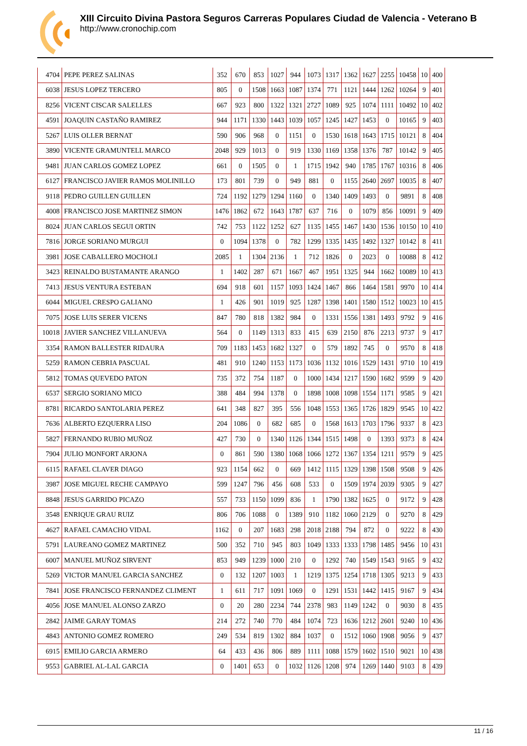XIII Circuito Divina Pastora Seguros Carreras Populares Ciudad de Valencia - Veterano B
http://www.cronochip.com
| 4704 | PEPE PEREZ SALINAS | 352 | 670 | 853 | 1027 | 944 | 1073 | 1317 | 1362 | 1627 | 2255 | 10458 | 10 | 400 |
| 6038 | JESUS LOPEZ TERCERO | 805 | 0 | 1508 | 1663 | 1087 | 1374 | 771 | 1121 | 1444 | 1262 | 10264 | 9 | 401 |
| 8256 | VICENT CISCAR SALELLES | 667 | 923 | 800 | 1322 | 1321 | 2727 | 1089 | 925 | 1074 | 1111 | 10492 | 10 | 402 |
| 4591 | JOAQUIN CASTAÑO RAMIREZ | 944 | 1171 | 1330 | 1443 | 1039 | 1057 | 1245 | 1427 | 1453 | 0 | 10165 | 9 | 403 |
| 5267 | LUIS OLLER BERNAT | 590 | 906 | 968 | 0 | 1151 | 0 | 1530 | 1618 | 1643 | 1715 | 10121 | 8 | 404 |
| 3890 | VICENTE GRAMUNTELL MARCO | 2048 | 929 | 1013 | 0 | 919 | 1330 | 1169 | 1358 | 1376 | 787 | 10142 | 9 | 405 |
| 9481 | JUAN CARLOS GOMEZ LOPEZ | 661 | 0 | 1505 | 0 | 1 | 1715 | 1942 | 940 | 1785 | 1767 | 10316 | 8 | 406 |
| 6127 | FRANCISCO JAVIER RAMOS MOLINILLO | 173 | 801 | 739 | 0 | 949 | 881 | 0 | 1155 | 2640 | 2697 | 10035 | 8 | 407 |
| 9118 | PEDRO GUILLEN GUILLEN | 724 | 1192 | 1279 | 1294 | 1160 | 0 | 1340 | 1409 | 1493 | 0 | 9891 | 8 | 408 |
| 4008 | FRANCISCO JOSE MARTINEZ SIMON | 1476 | 1862 | 672 | 1643 | 1787 | 637 | 716 | 0 | 1079 | 856 | 10091 | 9 | 409 |
| 8024 | JUAN CARLOS SEGUI ORTIN | 742 | 753 | 1122 | 1252 | 627 | 1135 | 1455 | 1467 | 1430 | 1536 | 10150 | 10 | 410 |
| 7816 | JORGE SORIANO MURGUI | 0 | 1094 | 1378 | 0 | 782 | 1299 | 1335 | 1435 | 1492 | 1327 | 10142 | 8 | 411 |
| 3981 | JOSE CABALLERO MOCHOLI | 2085 | 1 | 1304 | 2136 | 1 | 712 | 1826 | 0 | 2023 | 0 | 10088 | 8 | 412 |
| 3423 | REINALDO BUSTAMANTE ARANGO | 1 | 1402 | 287 | 671 | 1667 | 467 | 1951 | 1325 | 944 | 1662 | 10089 | 10 | 413 |
| 7413 | JESUS VENTURA ESTEBAN | 694 | 918 | 601 | 1157 | 1093 | 1424 | 1467 | 866 | 1464 | 1581 | 9970 | 10 | 414 |
| 6044 | MIGUEL CRESPO GALIANO | 1 | 426 | 901 | 1019 | 925 | 1287 | 1398 | 1401 | 1580 | 1512 | 10023 | 10 | 415 |
| 7075 | JOSE LUIS SERER VICENS | 847 | 780 | 818 | 1382 | 984 | 0 | 1331 | 1556 | 1381 | 1493 | 9792 | 9 | 416 |
| 10018 | JAVIER SANCHEZ VILLANUEVA | 564 | 0 | 1149 | 1313 | 833 | 415 | 639 | 2150 | 876 | 2213 | 9737 | 9 | 417 |
| 3354 | RAMON BALLESTER RIDAURA | 709 | 1183 | 1453 | 1682 | 1327 | 0 | 579 | 1892 | 745 | 0 | 9570 | 8 | 418 |
| 5259 | RAMON CEBRIA PASCUAL | 481 | 910 | 1240 | 1153 | 1173 | 1036 | 1132 | 1016 | 1529 | 1431 | 9710 | 10 | 419 |
| 5812 | TOMAS QUEVEDO PATON | 735 | 372 | 754 | 1187 | 0 | 1000 | 1434 | 1217 | 1590 | 1682 | 9599 | 9 | 420 |
| 6537 | SERGIO SORIANO MICO | 388 | 484 | 994 | 1378 | 0 | 1898 | 1008 | 1098 | 1554 | 1171 | 9585 | 9 | 421 |
| 8781 | RICARDO SANTOLARIA PEREZ | 641 | 348 | 827 | 395 | 556 | 1048 | 1553 | 1365 | 1726 | 1829 | 9545 | 10 | 422 |
| 7636 | ALBERTO EZQUERRA LISO | 204 | 1086 | 0 | 682 | 685 | 0 | 1568 | 1613 | 1703 | 1796 | 9337 | 8 | 423 |
| 5827 | FERNANDO RUBIO MUÑOZ | 427 | 730 | 0 | 1340 | 1126 | 1344 | 1515 | 1498 | 0 | 1393 | 9373 | 8 | 424 |
| 7904 | JULIO MONFORT ARJONA | 0 | 861 | 590 | 1380 | 1068 | 1066 | 1272 | 1367 | 1354 | 1211 | 9579 | 9 | 425 |
| 6115 | RAFAEL CLAVER DIAGO | 923 | 1154 | 662 | 0 | 669 | 1412 | 1115 | 1329 | 1398 | 1508 | 9508 | 9 | 426 |
| 3987 | JOSE MIGUEL RECHE CAMPAYO | 599 | 1247 | 796 | 456 | 608 | 533 | 0 | 1509 | 1974 | 2039 | 9305 | 9 | 427 |
| 8848 | JESUS GARRIDO PICAZO | 557 | 733 | 1150 | 1099 | 836 | 1 | 1790 | 1382 | 1625 | 0 | 9172 | 9 | 428 |
| 3548 | ENRIQUE GRAU RUIZ | 806 | 706 | 1088 | 0 | 1389 | 910 | 1182 | 1060 | 2129 | 0 | 9270 | 8 | 429 |
| 4627 | RAFAEL CAMACHO VIDAL | 1162 | 0 | 207 | 1683 | 298 | 2018 | 2188 | 794 | 872 | 0 | 9222 | 8 | 430 |
| 5791 | LAUREANO GOMEZ MARTINEZ | 500 | 352 | 710 | 945 | 803 | 1049 | 1333 | 1333 | 1798 | 1485 | 9456 | 10 | 431 |
| 6007 | MANUEL MUÑOZ SIRVENT | 853 | 949 | 1239 | 1000 | 210 | 0 | 1292 | 740 | 1549 | 1543 | 9165 | 9 | 432 |
| 5269 | VICTOR MANUEL GARCIA SANCHEZ | 0 | 132 | 1207 | 1003 | 1 | 1219 | 1375 | 1254 | 1718 | 1305 | 9213 | 9 | 433 |
| 7841 | JOSE FRANCISCO FERNANDEZ CLIMENT | 1 | 611 | 717 | 1091 | 1069 | 0 | 1291 | 1531 | 1442 | 1415 | 9167 | 9 | 434 |
| 4056 | JOSE MANUEL ALONSO ZARZO | 0 | 20 | 280 | 2234 | 744 | 2378 | 983 | 1149 | 1242 | 0 | 9030 | 8 | 435 |
| 2842 | JAIME GARAY TOMAS | 214 | 272 | 740 | 770 | 484 | 1074 | 723 | 1636 | 1212 | 2601 | 9240 | 10 | 436 |
| 4843 | ANTONIO GOMEZ ROMERO | 249 | 534 | 819 | 1302 | 884 | 1037 | 0 | 1512 | 1060 | 1908 | 9056 | 9 | 437 |
| 6915 | EMILIO GARCIA ARMERO | 64 | 433 | 436 | 806 | 889 | 1111 | 1088 | 1579 | 1602 | 1510 | 9021 | 10 | 438 |
| 9553 | GABRIEL AL-LAL GARCIA | 0 | 1401 | 653 | 0 | 1032 | 1126 | 1208 | 974 | 1269 | 1440 | 9103 | 8 | 439 |
11 / 16